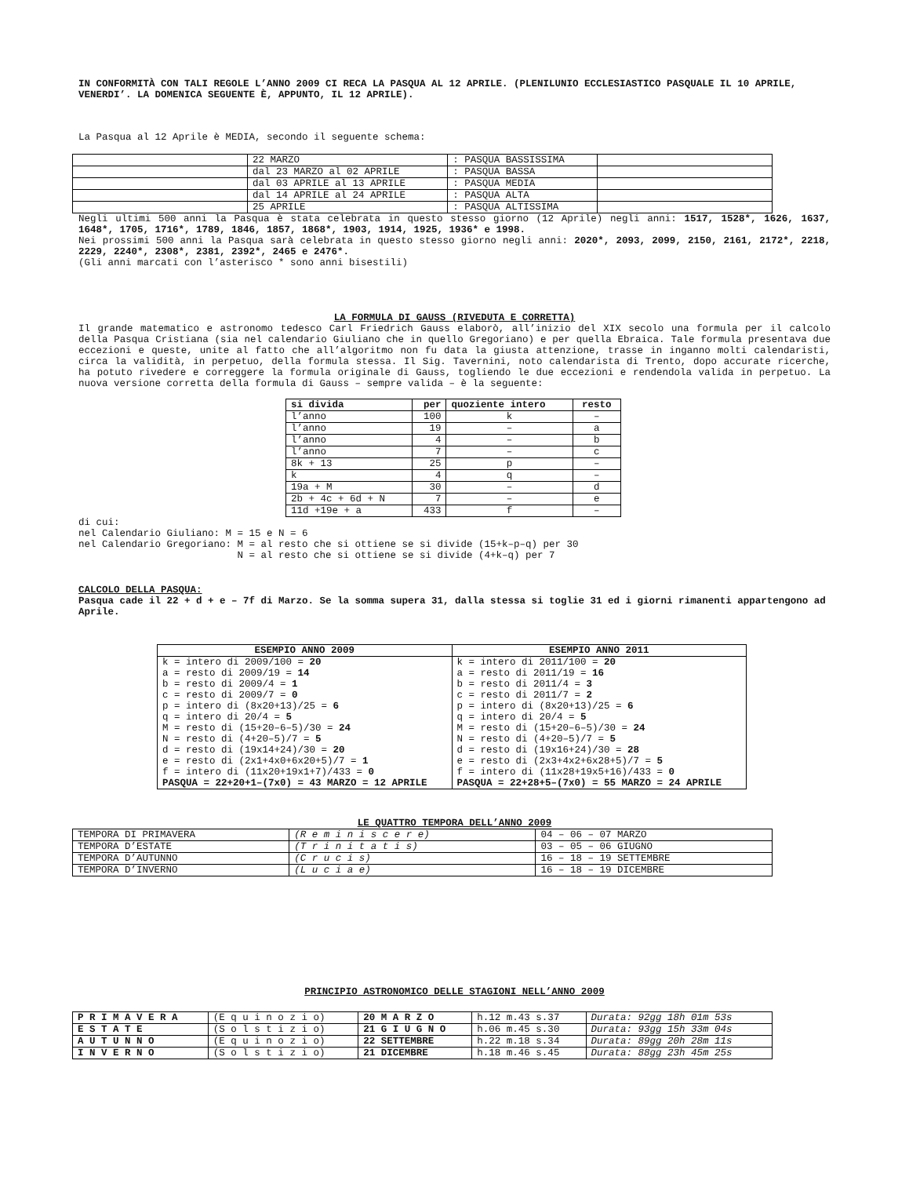IN CONFORMITÀ CON TALI REGOLE L’ANNO 2009 CI RECA LA PASQUA AL 12 APRILE. (PLENILUNIO ECCLESIASTICO PASQUALE IL 10 APRILE, VENERDI’. LA DOMENICA SEGUENTE È, APPUNTO, IL 12 APRILE).
La Pasqua al 12 Aprile è MEDIA, secondo il seguente schema:
| | 22 MARZO | : PASQUA BASSISSIMA | |
| | dal 23 MARZO al 02 APRILE | : PASQUA BASSA | |
| | dal 03 APRILE al 13 APRILE | : PASQUA MEDIA | |
| | dal 14 APRILE al 24 APRILE | : PASQUA ALTA | |
| | 25 APRILE | : PASQUA ALTISSIMA | |
Negli ultimi 500 anni la Pasqua è stata celebrata in questo stesso giorno (12 Aprile) negli anni: 1517, 1528*, 1626, 1637, 1648*, 1705, 1716*, 1789, 1846, 1857, 1868*, 1903, 1914, 1925, 1936* e 1998.
Nei prossimi 500 anni la Pasqua sarà celebrata in questo stesso giorno negli anni: 2020*, 2093, 2099, 2150, 2161, 2172*, 2218, 2229, 2240*, 2308*, 2381, 2392*, 2465 e 2476*.
(Gli anni marcati con l’asterisco * sono anni bisestili)
LA FORMULA DI GAUSS (RIVEDUTA E CORRETTA)
Il grande matematico e astronomo tedesco Carl Friedrich Gauss elaborò, all’inizio del XIX secolo una formula per il calcolo della Pasqua Cristiana (sia nel calendario Giuliano che in quello Gregoriano) e per quella Ebraica. Tale formula presentava due eccezioni e queste, unite al fatto che all’algoritmo non fu data la giusta attenzione, trasse in inganno molti calendaristi, circa la validità, in perpetuo, della formula stessa. Il Sig. Tavernini, noto calendarista di Trento, dopo accurate ricerche, ha potuto rivedere e correggere la formula originale di Gauss, togliendo le due eccezioni e rendendola valida in perpetuo. La nuova versione corretta della formula di Gauss – sempre valida – è la seguente:
| si divida | per | quoziente intero | resto |
| --- | --- | --- | --- |
| l’anno | 100 | k | – |
| l’anno | 19 | – | a |
| l’anno | 4 | – | b |
| l’anno | 7 | – | c |
| 8k + 13 | 25 | p | – |
| k | 4 | q | – |
| 19a + M | 30 | – | d |
| 2b + 4c + 6d + N | 7 | – | e |
| 11d +19e + a | 433 | f | – |
di cui:
nel Calendario Giuliano: M = 15 e N = 6
nel Calendario Gregoriano: M = al resto che si ottiene se si divide (15+k–p–q) per 30
N = al resto che si ottiene se si divide (4+k–q) per 7
CALCOLO DELLA PASQUA:
Pasqua cade il 22 + d + e – 7f di Marzo. Se la somma supera 31, dalla stessa si toglie 31 ed i giorni rimanenti appartengono ad Aprile.
| ESEMPIO ANNO 2009 | ESEMPIO ANNO 2011 |
| --- | --- |
| k = intero di 2009/100 = 20 a = resto di 2009/19 = 14 b = resto di 2009/4 = 1 c = resto di 2009/7 = 0 p = intero di (8x20+13)/25 = 6 q = intero di 20/4 = 5 M = resto di (15+20–6–5)/30 = 24 N = resto di (4+20–5)/7 = 5 d = resto di (19x14+24)/30 = 20 e = resto di (2x1+4x0+6x20+5)/7 = 1 f = intero di (11x20+19x1+7)/433 = 0 PASQUA = 22+20+1–(7x0) = 43 MARZO = 12 APRILE | k = intero di 2011/100 = 20 a = resto di 2011/19 = 16 b = resto di 2011/4 = 3 c = resto di 2011/7 = 2 p = intero di (8x20+13)/25 = 6 q = intero di 20/4 = 5 M = resto di (15+20–6–5)/30 = 24 N = resto di (4+20–5)/7 = 5 d = resto di (19x16+24)/30 = 28 e = resto di (2x3+4x2+6x28+5)/7 = 5 f = intero di (11x28+19x5+16)/433 = 0 PASQUA = 22+28+5–(7x0) = 55 MARZO = 24 APRILE |
LE QUATTRO TEMPORA DELL’ANNO 2009
| TEMPORA DI PRIMAVERA | (R e m i n i s c e r e) | 04 – 06 – 07 MARZO |
| TEMPORA D’ESTATE | (T r i n i t a t i s) | 03 – 05 – 06 GIUGNO |
| TEMPORA D’AUTUNNO | (C r u c i s) | 16 – 18 – 19 SETTEMBRE |
| TEMPORA D’INVERNO | (L u c i a e) | 16 – 18 – 19 DICEMBRE |
PRINCIPIO ASTRONOMICO DELLE STAGIONI NELL’ANNO 2009
| P R I M A V E R A | (E q u i n o z i o) | 20 M A R Z O | h.12 m.43 s.37 | Durata: 92gg 18h 01m 53s |
| E S T A T E | (S o l s t i z i o) | 21 G I U G N O | h.06 m.45 s.30 | Durata: 93gg 15h 33m 04s |
| A U T U N N O | (E q u i n o z i o) | 22 SETTEMBRE | h.22 m.18 s.34 | Durata: 89gg 20h 28m 11s |
| I N V E R N O | (S o l s t i z i o) | 21 DICEMBRE | h.18 m.46 s.45 | Durata: 88gg 23h 45m 25s |